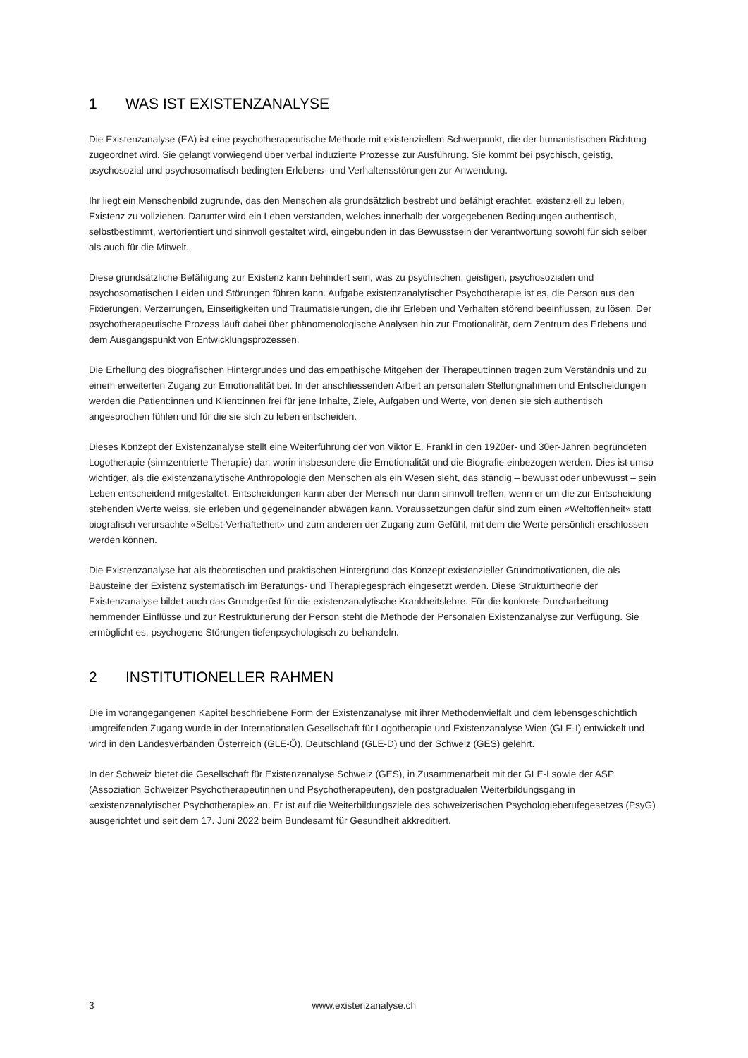1 WAS IST EXISTENZANALYSE
Die Existenzanalyse (EA) ist eine psychotherapeutische Methode mit existenziellem Schwerpunkt, die der humanistischen Richtung zugeordnet wird. Sie gelangt vorwiegend über verbal induzierte Prozesse zur Ausführung. Sie kommt bei psychisch, geistig, psychosozial und psychosomatisch bedingten Erlebens- und Verhaltensstörungen zur Anwendung.
Ihr liegt ein Menschenbild zugrunde, das den Menschen als grundsätzlich bestrebt und befähigt erachtet, existenziell zu leben, Existenz zu vollziehen. Darunter wird ein Leben verstanden, welches innerhalb der vorgegebenen Bedingungen authentisch, selbstbestimmt, wertorientiert und sinnvoll gestaltet wird, eingebunden in das Bewusstsein der Verantwortung sowohl für sich selber als auch für die Mitwelt.
Diese grundsätzliche Befähigung zur Existenz kann behindert sein, was zu psychischen, geistigen, psychosozialen und psychosomatischen Leiden und Störungen führen kann. Aufgabe existenzanalytischer Psychotherapie ist es, die Person aus den Fixierungen, Verzerrungen, Einseitigkeiten und Traumatisierungen, die ihr Erleben und Verhalten störend beeinflussen, zu lösen. Der psychotherapeutische Prozess läuft dabei über phänomenologische Analysen hin zur Emotionalität, dem Zentrum des Erlebens und dem Ausgangspunkt von Entwicklungsprozessen.
Die Erhellung des biografischen Hintergrundes und das empathische Mitgehen der Therapeut:innen tragen zum Verständnis und zu einem erweiterten Zugang zur Emotionalität bei. In der anschliessenden Arbeit an personalen Stellungnahmen und Entscheidungen werden die Patient:innen und Klient:innen frei für jene Inhalte, Ziele, Aufgaben und Werte, von denen sie sich authentisch angesprochen fühlen und für die sie sich zu leben entscheiden.
Dieses Konzept der Existenzanalyse stellt eine Weiterführung der von Viktor E. Frankl in den 1920er- und 30er-Jahren begründeten Logotherapie (sinnzentrierte Therapie) dar, worin insbesondere die Emotionalität und die Biografie einbezogen werden. Dies ist umso wichtiger, als die existenzanalytische Anthropologie den Menschen als ein Wesen sieht, das ständig – bewusst oder unbewusst – sein Leben entscheidend mitgestaltet. Entscheidungen kann aber der Mensch nur dann sinnvoll treffen, wenn er um die zur Entscheidung stehenden Werte weiss, sie erleben und gegeneinander abwägen kann. Voraussetzungen dafür sind zum einen «Weltoffenheit» statt biografisch verursachte «Selbst-Verhaftetheit» und zum anderen der Zugang zum Gefühl, mit dem die Werte persönlich erschlossen werden können.
Die Existenzanalyse hat als theoretischen und praktischen Hintergrund das Konzept existenzieller Grundmotivationen, die als Bausteine der Existenz systematisch im Beratungs- und Therapiegespräch eingesetzt werden. Diese Strukturtheorie der Existenzanalyse bildet auch das Grundgerüst für die existenzanalytische Krankheitslehre. Für die konkrete Durcharbeitung hemmender Einflüsse und zur Restrukturierung der Person steht die Methode der Personalen Existenzanalyse zur Verfügung. Sie ermöglicht es, psychogene Störungen tiefenpsychologisch zu behandeln.
2 INSTITUTIONELLER RAHMEN
Die im vorangegangenen Kapitel beschriebene Form der Existenzanalyse mit ihrer Methodenvielfalt und dem lebensgeschichtlich umgreifenden Zugang wurde in der Internationalen Gesellschaft für Logotherapie und Existenzanalyse Wien (GLE-I) entwickelt und wird in den Landesverbänden Österreich (GLE-Ö), Deutschland (GLE-D) und der Schweiz (GES) gelehrt.
In der Schweiz bietet die Gesellschaft für Existenzanalyse Schweiz (GES), in Zusammenarbeit mit der GLE-I sowie der ASP (Assoziation Schweizer Psychotherapeutinnen und Psychotherapeuten), den postgradualen Weiterbildungsgang in «existenzanalytischer Psychotherapie» an. Er ist auf die Weiterbildungsziele des schweizerischen Psychologieberufegesetzes (PsyG) ausgerichtet und seit dem 17. Juni 2022 beim Bundesamt für Gesundheit akkreditiert.
3 www.existenzanalyse.ch